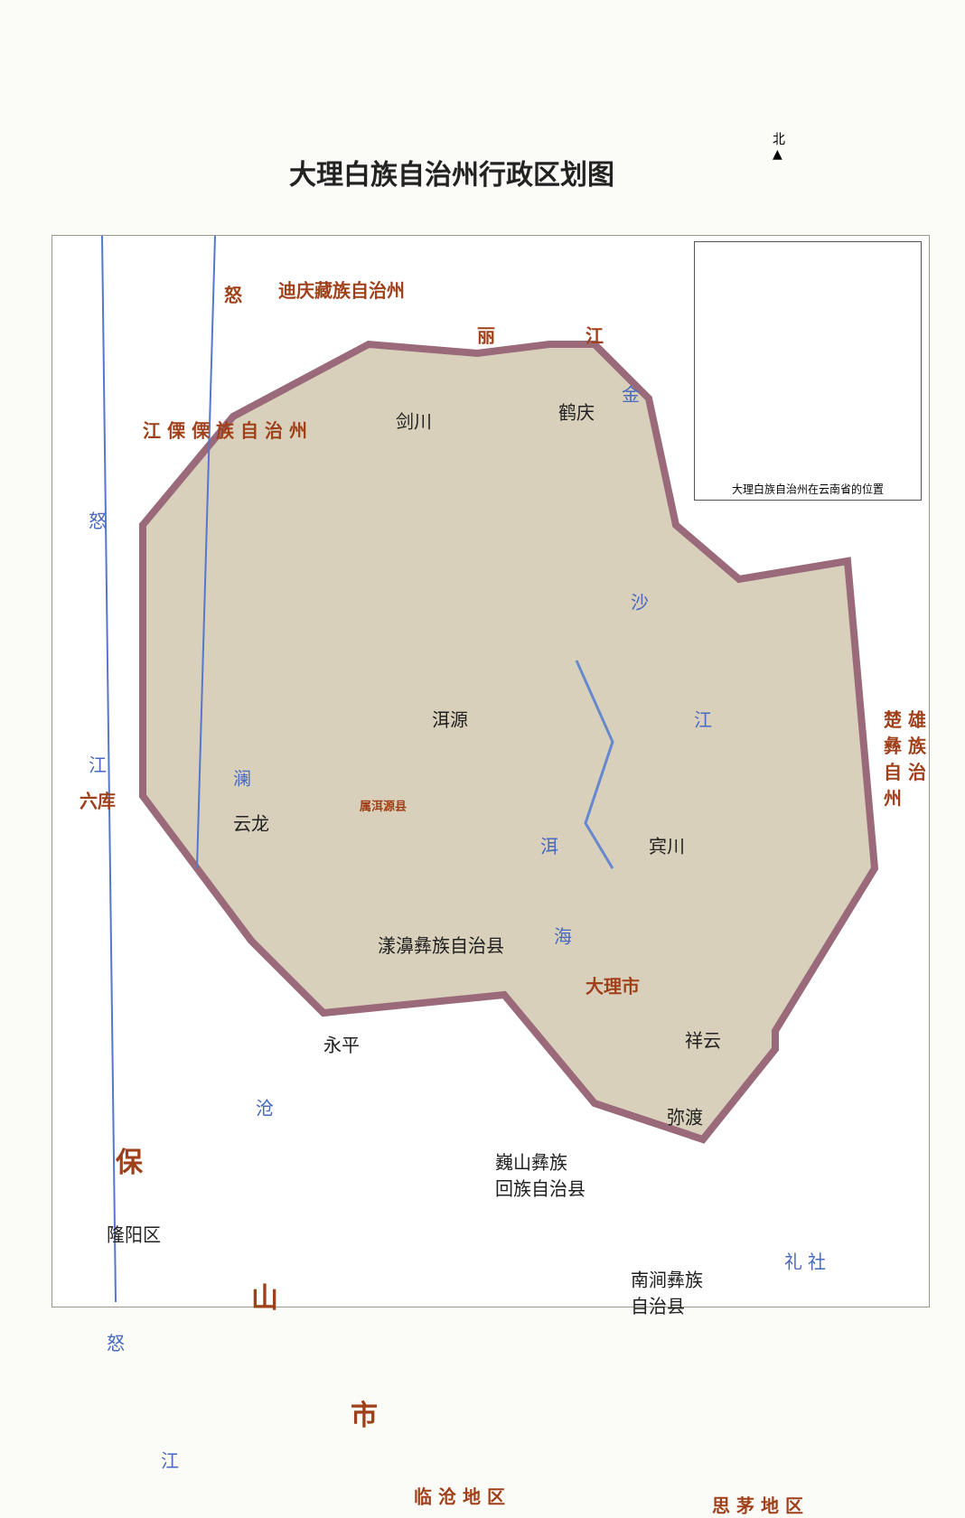大理白族自治州行政区划图
北
▲
大理白族自治州在云南省的位置
怒 迪庆藏族自治州
丽 江
金
江 傈 傈 族 自 治 州 剑川 鹤庆
沙
怒
江 楚 雄 彝 族 自 治 州
洱源
江
澜
六库 属洱源县
云龙
洱 宾川
海
漾濞彝族自治县
大理市
永平 祥云
沧 弥渡
保
巍山彝族
回族自治县
隆阳区
南涧彝族
自治县
礼 社
山
怒
市
江
临 沧 地 区 思 茅 地 区